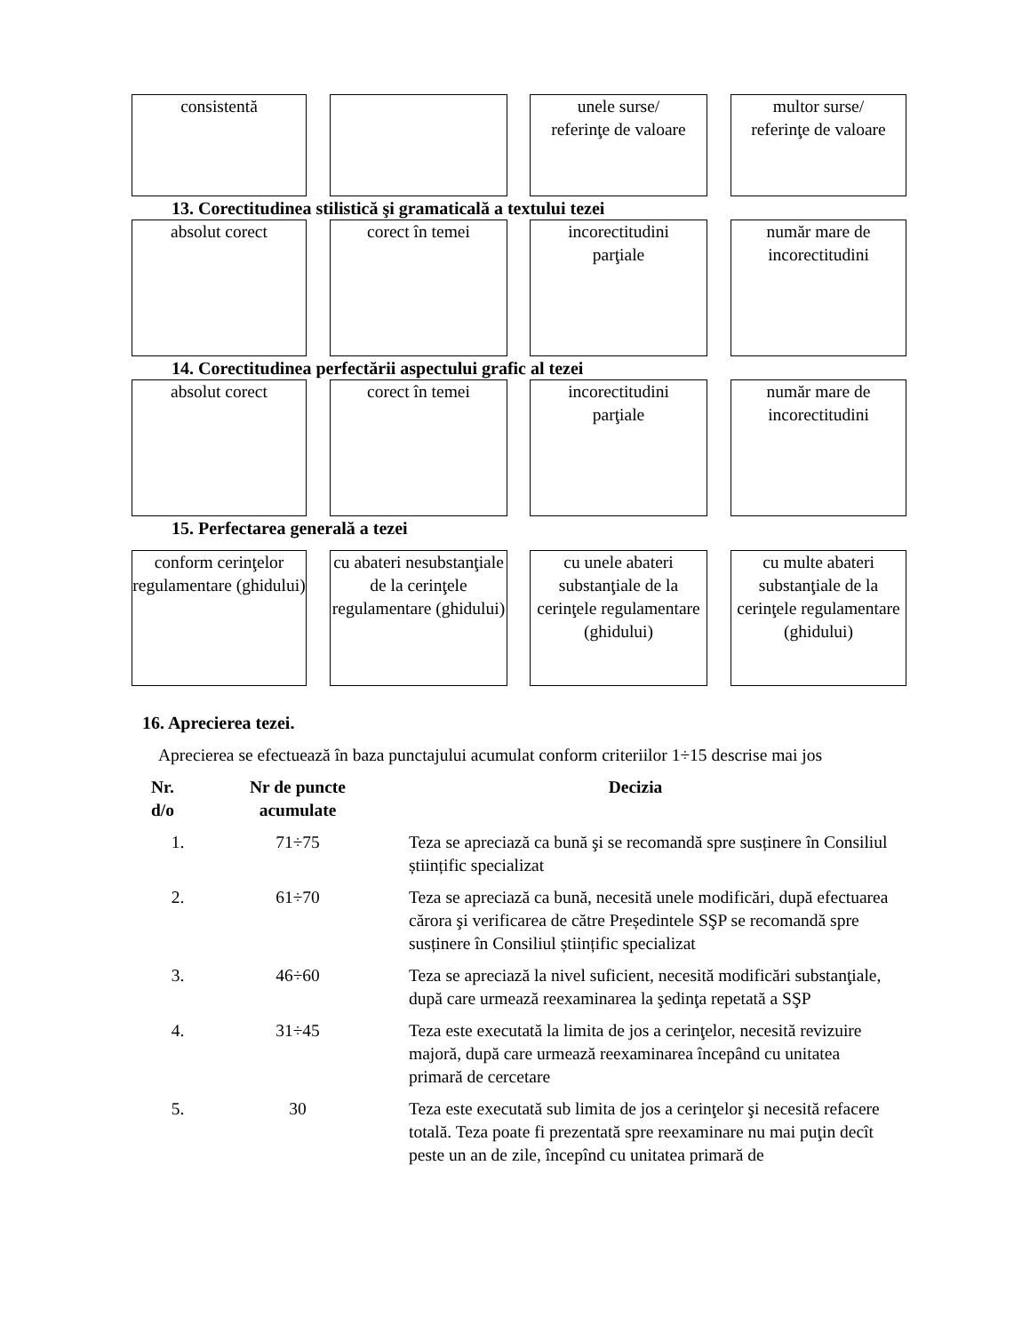consistentă unele surse/
referinţe de valoare
multor surse/
referinţe de valoare
13. Corectitudinea stilistică şi gramaticală a textului tezei
absolut corect corect în temei incorectitudini
parţiale
număr mare de
incorectitudini
14. Corectitudinea perfectării aspectului grafic al tezei
absolut corect corect în temei incorectitudini
parţiale
număr mare de
incorectitudini
15. Perfectarea generală a tezei
conform cerinţelor regulamentare (ghidului)
cu abateri nesubstanţiale de la cerinţele regulamentare (ghidului)
cu unele abateri substanţiale de la cerinţele regulamentare (ghidului)
cu multe abateri substanţiale de la cerinţele regulamentare (ghidului)
16. Aprecierea tezei.
Aprecierea se efectuează în baza punctajului acumulat conform criteriilor 1÷15 descrise mai jos
| Nr. d/o | Nr de puncte acumulate | Decizia |
| --- | --- | --- |
| 1. | 71÷75 | Teza se apreciază ca bună şi se recomandă spre susținere în Consiliul științific specializat |
| 2. | 61÷70 | Teza se apreciază ca bună, necesită unele modificări, după efectuarea cărora şi verificarea de către Președintele SŞP se recomandă spre susținere în Consiliul științific specializat |
| 3. | 46÷60 | Teza se apreciază la nivel suficient, necesită modificări substanţiale, după care urmează reexaminarea la şedinţa repetată a SŞP |
| 4. | 31÷45 | Teza este executată la limita de jos a cerinţelor, necesită revizuire majoră, după care urmează reexaminarea începând cu unitatea primară de cercetare |
| 5. | 30 | Teza este executată sub limita de jos a cerinţelor şi necesită refacere totală. Teza poate fi prezentată spre reexaminare nu mai puţin decît peste un an de zile, începînd cu unitatea primară de |